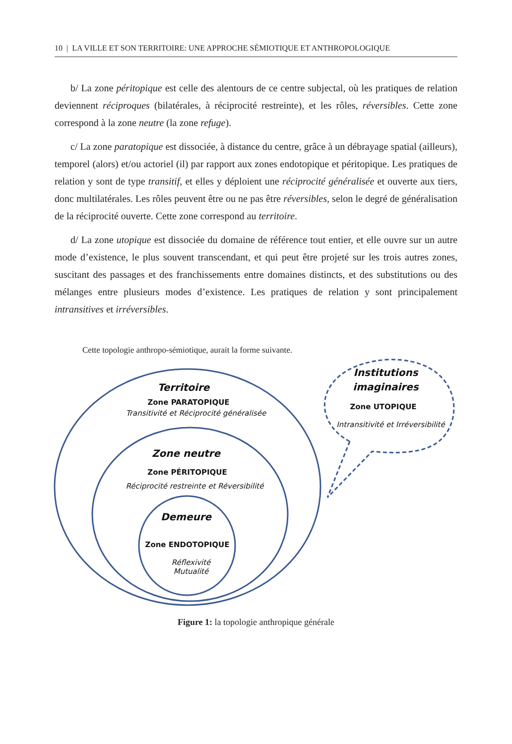10 | LA VILLE ET SON TERRITOIRE: UNE APPROCHE SÉMIOTIQUE ET ANTHROPOLOGIQUE
b/ La zone péritopique est celle des alentours de ce centre subjectal, où les pratiques de relation deviennent réciproques (bilatérales, à réciprocité restreinte), et les rôles, réversibles. Cette zone correspond à la zone neutre (la zone refuge).
c/ La zone paratopique est dissociée, à distance du centre, grâce à un débrayage spatial (ailleurs), temporel (alors) et/ou actoriel (il) par rapport aux zones endotopique et péritopique. Les pratiques de relation y sont de type transitif, et elles y déploient une réciprocité généralisée et ouverte aux tiers, donc multilatérales. Les rôles peuvent être ou ne pas être réversibles, selon le degré de généralisation de la réciprocité ouverte. Cette zone correspond au territoire.
d/ La zone utopique est dissociée du domaine de référence tout entier, et elle ouvre sur un autre mode d’existence, le plus souvent transcendant, et qui peut être projeté sur les trois autres zones, suscitant des passages et des franchissements entre domaines distincts, et des substitutions ou des mélanges entre plusieurs modes d’existence. Les pratiques de relation y sont principalement intransitives et irréversibles.
Cette topologie anthropo-sémiotique, aurait la forme suivante.
Territoire
Zone PARATOPIQUE
Transitivité et Réciprocité généralisée
Zone neutre
Zone PÉRITOPIQUE
Réciprocité restreinte et Réversibilité
Demeure
Zone ENDOTOPIQUE
Réflexivité
Mutualité
Institutions imaginaires
Zone UTOPIQUE
Intransitivité et Irréversibilité
Figure 1: la topologie anthropique générale